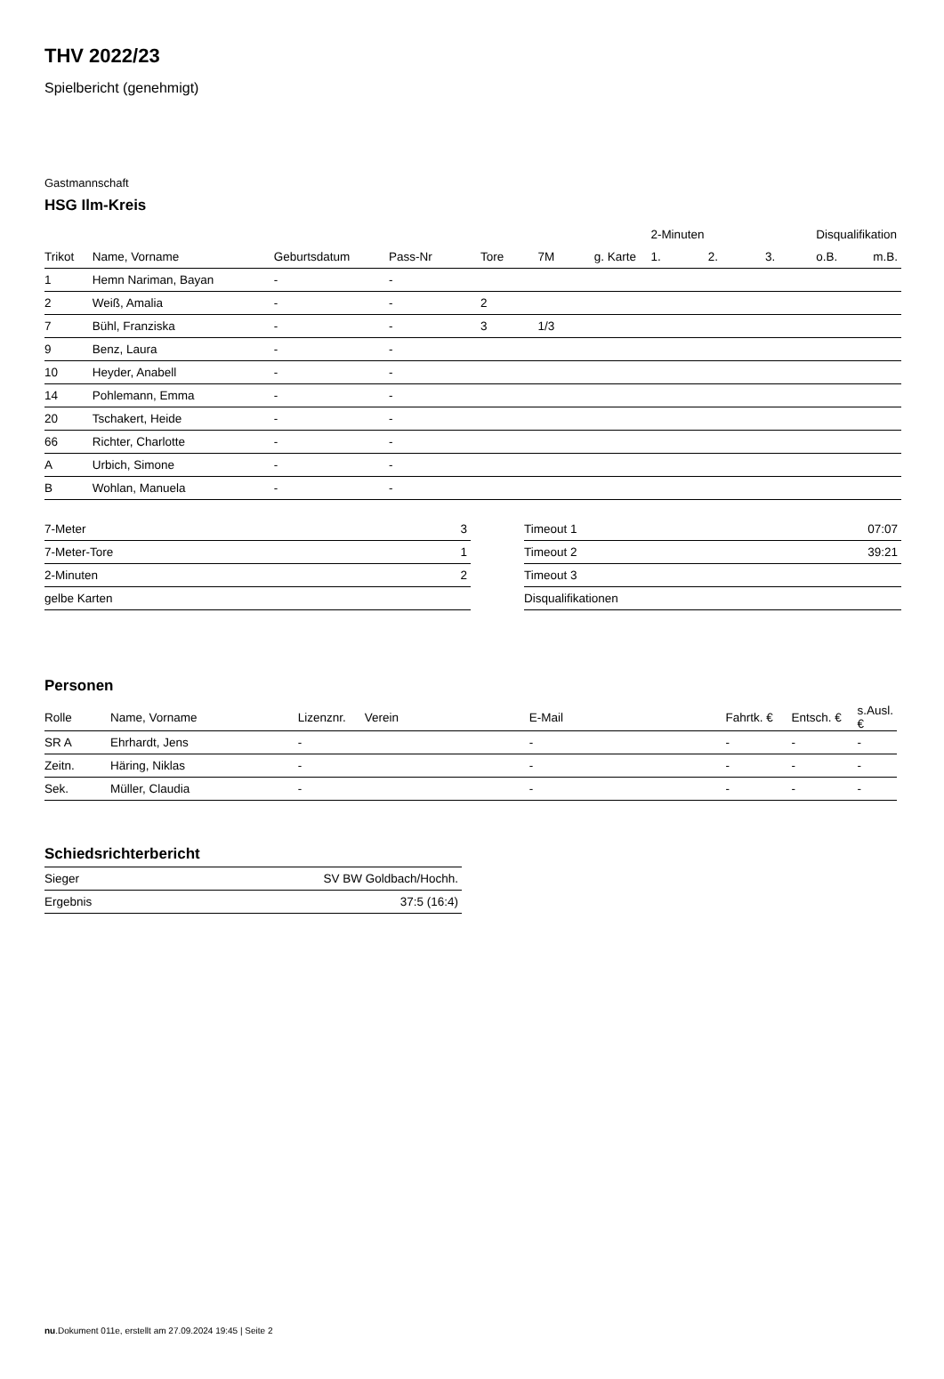THV 2022/23
Spielbericht (genehmigt)
Gastmannschaft
HSG Ilm-Kreis
| | | | | | | | 2-Minuten | | | Disqualifikation | |
| --- | --- | --- | --- | --- | --- | --- | --- | --- | --- | --- | --- |
| Trikot | Name, Vorname | Geburtsdatum | Pass-Nr | Tore | 7M | g. Karte | 1. | 2. | 3. | o.B. | m.B. |
| 1 | Hemn Nariman, Bayan | - | - | | | | | | | | |
| 2 | Weiß, Amalia | - | - | 2 | | | | | | | |
| 7 | Bühl, Franziska | - | - | 3 | 1/3 | | | | | | |
| 9 | Benz, Laura | - | - | | | | | | | | |
| 10 | Heyder, Anabell | - | - | | | | | | | | |
| 14 | Pohlemann, Emma | - | - | | | | | | | | |
| 20 | Tschakert, Heide | - | - | | | | | | | | |
| 66 | Richter, Charlotte | - | - | | | | | | | | |
| A | Urbich, Simone | - | - | | | | | | | | |
| B | Wohlan, Manuela | - | - | | | | | | | | |
| 7-Meter | 3 |
| 7-Meter-Tore | 1 |
| 2-Minuten | 2 |
| gelbe Karten | |
| Timeout 1 | 07:07 |
| Timeout 2 | 39:21 |
| Timeout 3 | |
| Disqualifikationen | |
Personen
| Rolle | Name, Vorname | Lizenznr. | Verein | E-Mail | Fahrtk. € | Entsch. € | s.Ausl. € |
| --- | --- | --- | --- | --- | --- | --- | --- |
| SR A | Ehrhardt, Jens | - | | - | - | - | - |
| Zeitn. | Häring, Niklas | - | | - | - | - | - |
| Sek. | Müller, Claudia | - | | - | - | - | - |
Schiedsrichterbericht
| Sieger | SV BW Goldbach/Hochh. |
| Ergebnis | 37:5 (16:4) |
nu.Dokument 011e, erstellt am 27.09.2024 19:45 | Seite 2